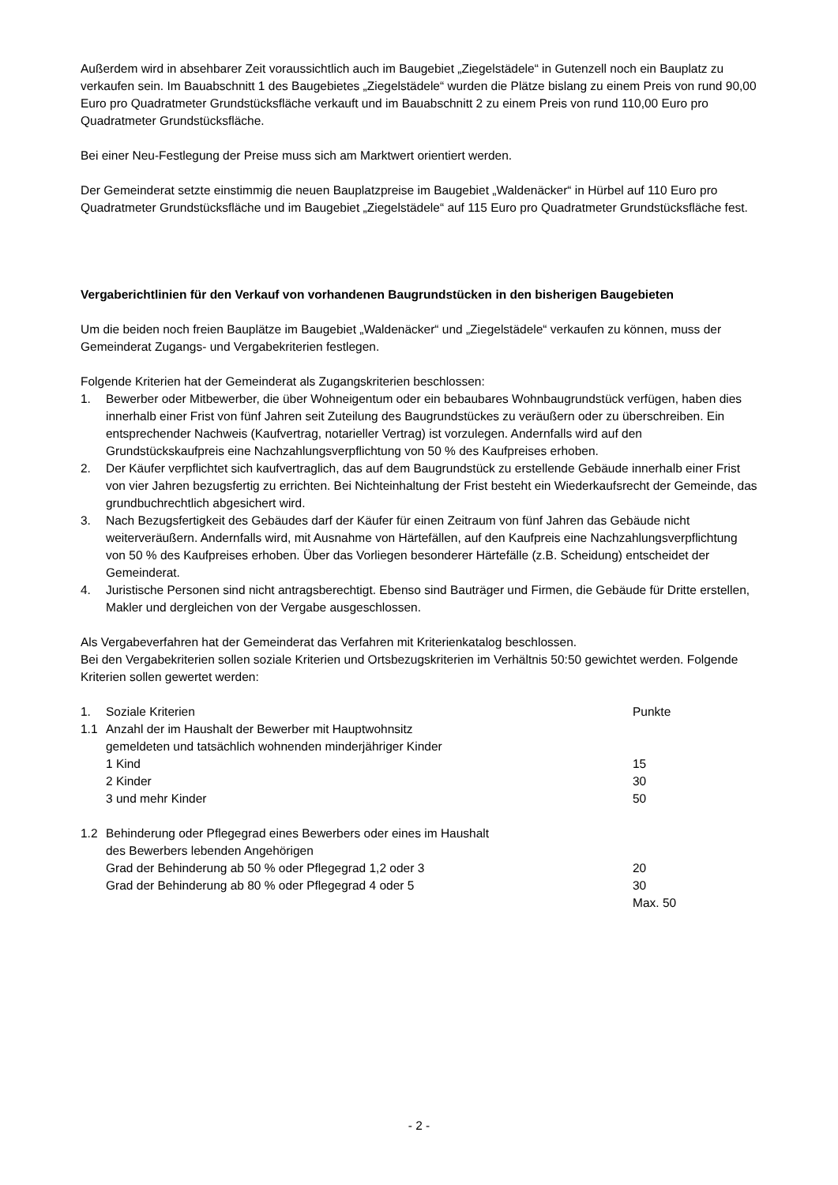Außerdem wird in absehbarer Zeit voraussichtlich auch im Baugebiet „Ziegelstädele“ in Gutenzell noch ein Bauplatz zu verkaufen sein. Im Bauabschnitt 1 des Baugebietes „Ziegelstädele“ wurden die Plätze bislang zu einem Preis von rund 90,00 Euro pro Quadratmeter Grundstücksfläche verkauft und im Bauabschnitt 2 zu einem Preis von rund 110,00 Euro pro Quadratmeter Grundstücksfläche.
Bei einer Neu-Festlegung der Preise muss sich am Marktwert orientiert werden.
Der Gemeinderat setzte einstimmig die neuen Bauplatzpreise im Baugebiet „Waldenäcker“ in Hürbel auf 110 Euro pro Quadratmeter Grundstücksfläche und im Baugebiet „Ziegelstädele“ auf 115 Euro pro Quadratmeter Grundstücksfläche fest.
Vergaberichtlinien für den Verkauf von vorhandenen Baugrundstücken in den bisherigen Baugebieten
Um die beiden noch freien Bauplätze im Baugebiet „Waldenäcker“ und „Ziegelstädele“ verkaufen zu können, muss der Gemeinderat Zugangs- und Vergabekriterien festlegen.
Folgende Kriterien hat der Gemeinderat als Zugangskriterien beschlossen:
1. Bewerber oder Mitbewerber, die über Wohneigentum oder ein bebaubares Wohnbaugrundstück verfügen, haben dies innerhalb einer Frist von fünf Jahren seit Zuteilung des Baugrundstückes zu veräußern oder zu überschreiben. Ein entsprechender Nachweis (Kaufvertrag, notarieller Vertrag) ist vorzulegen. Andernfalls wird auf den Grundstückskaufpreis eine Nachzahlungsverpflichtung von 50 % des Kaufpreises erhoben.
2. Der Käufer verpflichtet sich kaufvertraglich, das auf dem Baugrundstück zu erstellende Gebäude innerhalb einer Frist von vier Jahren bezugsfertig zu errichten. Bei Nichteinhaltung der Frist besteht ein Wiederkaufsrecht der Gemeinde, das grundbuchrechtlich abgesichert wird.
3. Nach Bezugsfertigkeit des Gebäudes darf der Käufer für einen Zeitraum von fünf Jahren das Gebäude nicht weiterveräußern. Andernfalls wird, mit Ausnahme von Härtefällen, auf den Kaufpreis eine Nachzahlungsverpflichtung von 50 % des Kaufpreises erhoben. Über das Vorliegen besonderer Härtefälle (z.B. Scheidung) entscheidet der Gemeinderat.
4. Juristische Personen sind nicht antragsberechtigt. Ebenso sind Bauträger und Firmen, die Gebäude für Dritte erstellen, Makler und dergleichen von der Vergabe ausgeschlossen.
Als Vergabeverfahren hat der Gemeinderat das Verfahren mit Kriterienkatalog beschlossen.
Bei den Vergabekriterien sollen soziale Kriterien und Ortsbezugskriterien im Verhältnis 50:50 gewichtet werden. Folgende Kriterien sollen gewertet werden:
| 1. | Soziale Kriterien | Punkte |
| 1.1 | Anzahl der im Haushalt der Bewerber mit Hauptwohnsitz gemeldeten und tatsächlich wohnenden minderjähriger Kinder | |
| | 1 Kind | 15 |
| | 2 Kinder | 30 |
| | 3 und mehr Kinder | 50 |
| 1.2 | Behinderung oder Pflegegrad eines Bewerbers oder eines im Haushalt des Bewerbers lebenden Angehörigen | |
| | Grad der Behinderung ab 50 % oder Pflegegrad 1,2 oder 3 | 20 |
| | Grad der Behinderung ab 80 % oder Pflegegrad 4 oder 5 | 30 |
| | | Max. 50 |
- 2 -